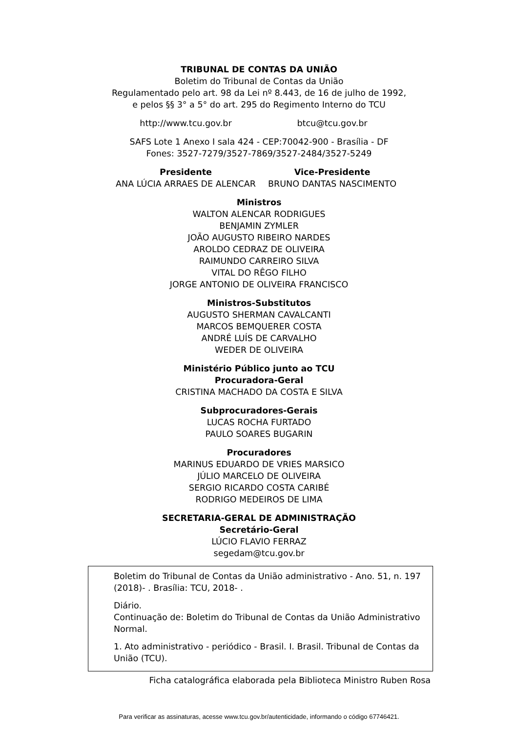TRIBUNAL DE CONTAS DA UNIÃO
Boletim do Tribunal de Contas da União
Regulamentado pelo art. 98 da Lei nº 8.443, de 16 de julho de 1992,
e pelos §§ 3° a 5° do art. 295 do Regimento Interno do TCU
http://www.tcu.gov.br btcu@tcu.gov.br
SAFS Lote 1 Anexo I sala 424 - CEP:70042-900 - Brasília - DF
Fones: 3527-7279/3527-7869/3527-2484/3527-5249
Presidente
ANA LÚCIA ARRAES DE ALENCAR
Vice-Presidente
BRUNO DANTAS NASCIMENTO
Ministros
WALTON ALENCAR RODRIGUES
BENJAMIN ZYMLER
JOÃO AUGUSTO RIBEIRO NARDES
AROLDO CEDRAZ DE OLIVEIRA
RAIMUNDO CARREIRO SILVA
VITAL DO RÊGO FILHO
JORGE ANTONIO DE OLIVEIRA FRANCISCO
Ministros-Substitutos
AUGUSTO SHERMAN CAVALCANTI
MARCOS BEMQUERER COSTA
ANDRÉ LUÍS DE CARVALHO
WEDER DE OLIVEIRA
Ministério Público junto ao TCU
Procuradora-Geral
CRISTINA MACHADO DA COSTA E SILVA
Subprocuradores-Gerais
LUCAS ROCHA FURTADO
PAULO SOARES BUGARIN
Procuradores
MARINUS EDUARDO DE VRIES MARSICO
JÚLIO MARCELO DE OLIVEIRA
SERGIO RICARDO COSTA CARIBÉ
RODRIGO MEDEIROS DE LIMA
SECRETARIA-GERAL DE ADMINISTRAÇÃO
Secretário-Geral
LÚCIO FLAVIO FERRAZ
segedam@tcu.gov.br
Boletim do Tribunal de Contas da União administrativo - Ano. 51, n. 197 (2018)- . Brasília: TCU, 2018- .
Diário.
Continuação de: Boletim do Tribunal de Contas da União Administrativo Normal.
1. Ato administrativo - periódico - Brasil. I. Brasil. Tribunal de Contas da União (TCU).
Ficha catalográfica elaborada pela Biblioteca Ministro Ruben Rosa
Para verificar as assinaturas, acesse www.tcu.gov.br/autenticidade, informando o código 67746421.